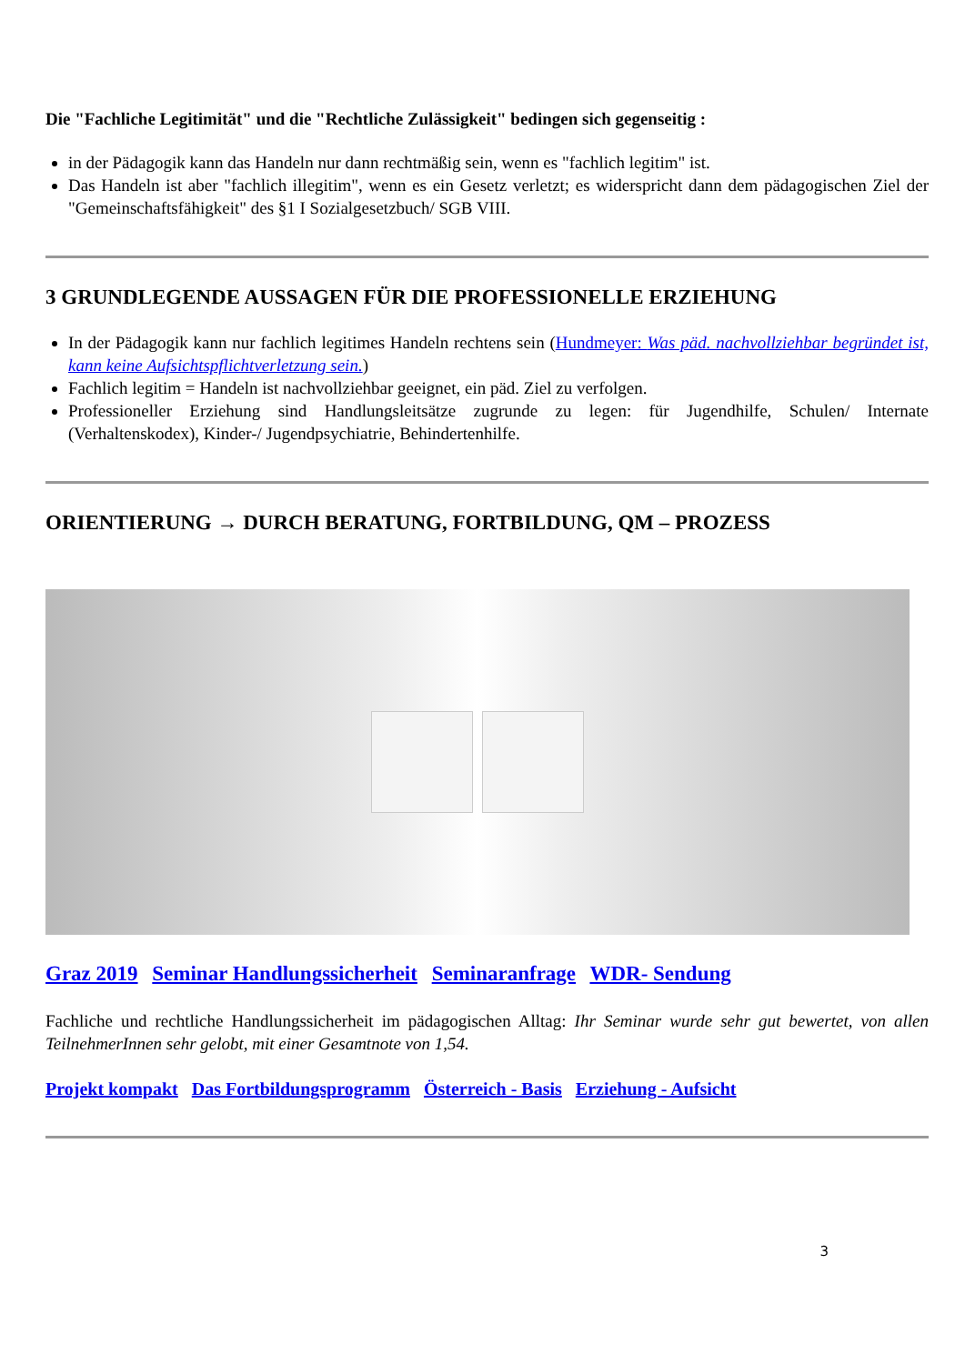Die "Fachliche Legitimität" und die "Rechtliche Zulässigkeit" bedingen sich gegenseitig :
in der Pädagogik kann das Handeln nur dann rechtmäßig sein, wenn es "fachlich legitim" ist.
Das Handeln ist aber "fachlich illegitim", wenn es ein Gesetz verletzt; es widerspricht dann dem pädagogischen Ziel der "Gemeinschaftsfähigkeit" des §1 I Sozialgesetzbuch/ SGB VIII.
3 GRUNDLEGENDE AUSSAGEN FÜR DIE PROFESSIONELLE ERZIEHUNG
In der Pädagogik kann nur fachlich legitimes Handeln rechtens sein (Hundmeyer: Was päd. nachvollziehbar begründet ist, kann keine Aufsichtspflichtverletzung sein.)
Fachlich legitim = Handeln ist nachvollziehbar geeignet, ein päd. Ziel zu verfolgen.
Professioneller Erziehung sind Handlungsleitsätze zugrunde zu legen: für Jugendhilfe, Schulen/ Internate (Verhaltenskodex), Kinder-/ Jugendpsychiatrie, Behindertenhilfe.
ORIENTIERUNG → DURCH BERATUNG, FORTBILDUNG, QM – PROZESS
Graz 2019 Seminar Handlungssicherheit Seminaranfrage WDR- Sendung
Fachliche und rechtliche Handlungssicherheit im pädagogischen Alltag: Ihr Seminar wurde sehr gut bewertet, von allen TeilnehmerInnen sehr gelobt, mit einer Gesamtnote von 1,54.
Projekt kompakt Das Fortbildungsprogramm Österreich - Basis Erziehung - Aufsicht
3